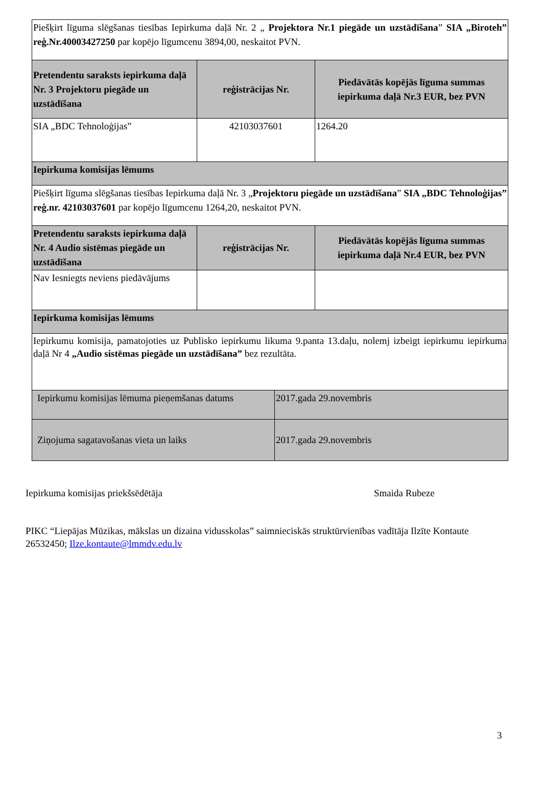| Piešķirt līguma slēgšanas tiesības Iepirkuma daļā Nr. 2 „ Projektora Nr.1 piegāde un uzstādīšana ” SIA „Biroteh” reģ.Nr.40003427250 par kopējo līgumcenu 3894,00, neskaitot PVN. | | |
| Pretendentu saraksts iepirkuma daļā Nr. 3 Projektoru piegāde un uzstādīšana | reģistrācijas Nr. | Piedāvātās kopējās līguma summas iepirkuma daļā Nr.3 EUR, bez PVN |
| SIA „BDC Tehnoloģijas” | 42103037601 | 1264.20 |
| Iepirkuma komisijas lēmums | | |
| Piešķirt līguma slēgšanas tiesības Iepirkuma daļā Nr. 3 „ Projektoru piegāde un uzstādīšana ” SIA „BDC Tehnoloģijas” reģ.nr. 42103037601 par kopējo līgumcenu 1264,20, neskaitot PVN. | | |
| Pretendentu saraksts iepirkuma daļā Nr. 4 Audio sistēmas piegāde un uzstādīšana | reģistrācijas Nr. | Piedāvātās kopējās līguma summas iepirkuma daļā Nr.4 EUR, bez PVN |
| Nav Iesniegts neviens piedāvājums | | |
| Iepirkuma komisijas lēmums | | |
| Iepirkumu komisija, pamatojoties uz Publisko iepirkumu likuma 9.panta 13.daļu, nolemj izbeigt iepirkumu iepirkuma daļā Nr 4 „Audio sistēmas piegāde un uzstādīšana” bez rezultāta. | | |
| Iepirkumu komisijas lēmuma pieņemšanas datums | 2017.gada 29.novembris |
| Ziņojuma sagatavošanas vieta un laiks | 2017.gada 29.novembris |
Iepirkuma komisijas priekšsēdētāja Smaida Rubeze
PIKC “Liepājas Mūzikas, mākslas un dizaina vidusskolas” saimnieciskās struktūrvienības vadītāja Ilzīte Kontaute 26532450; Ilze.kontaute@lmmdv.edu.lv
3